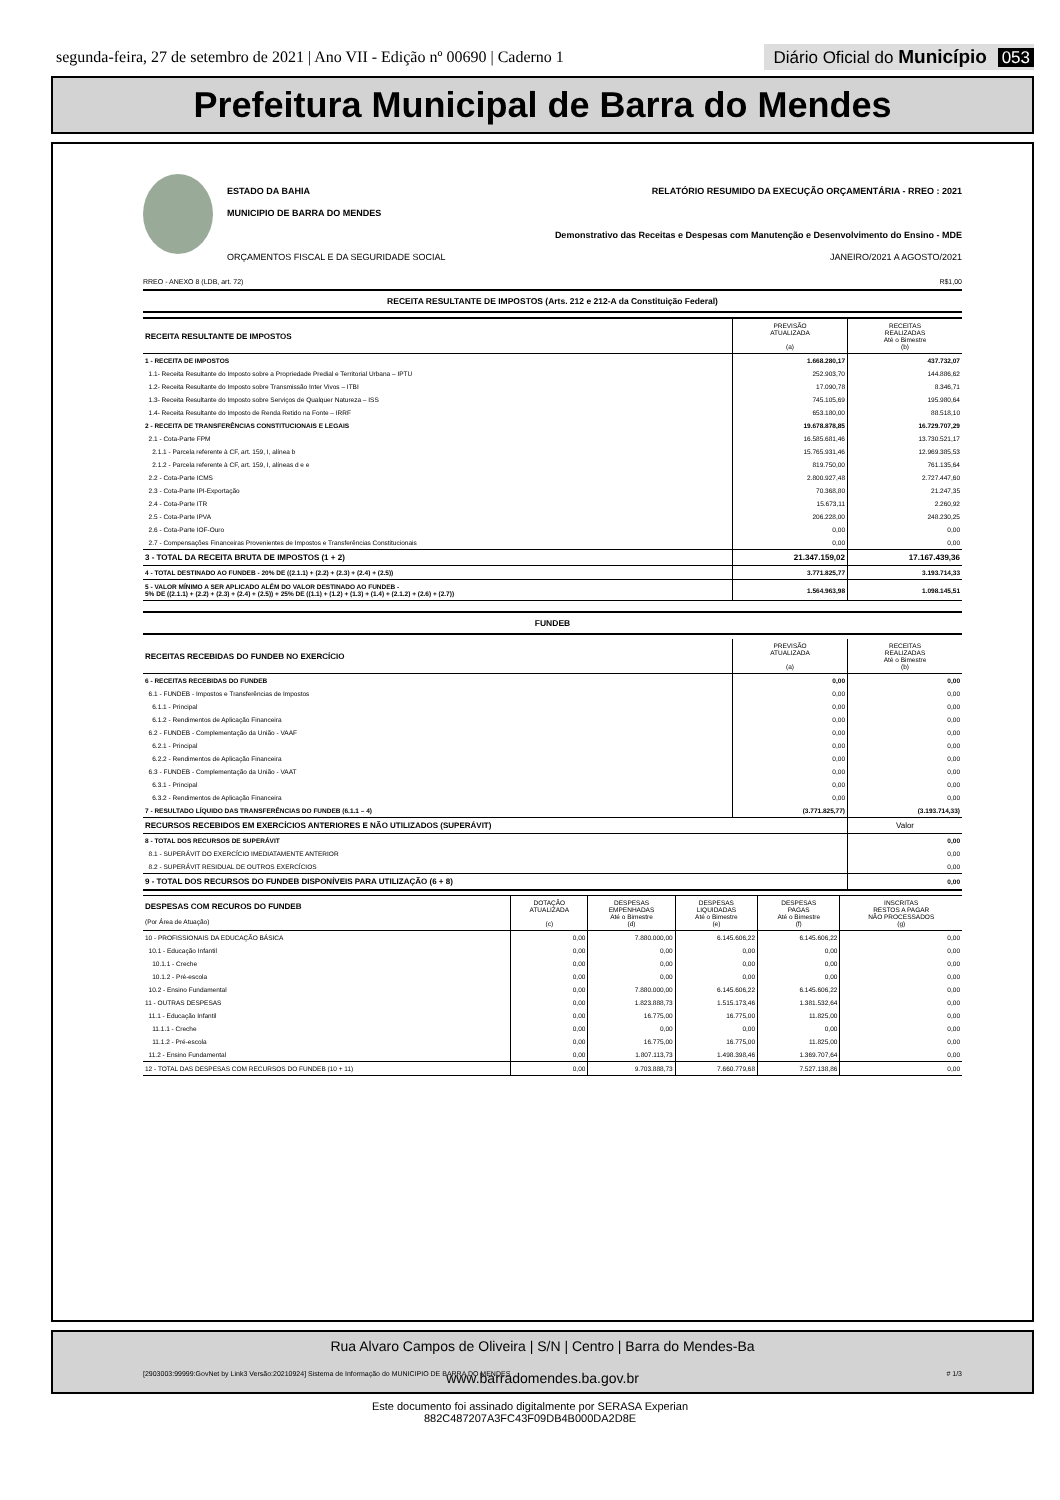segunda-feira, 27 de setembro de 2021 | Ano VII - Edição nº 00690 | Caderno 1
Diário Oficial do Município 053
Prefeitura Municipal de Barra do Mendes
ESTADO DA BAHIA RELATÓRIO RESUMIDO DA EXECUÇÃO ORÇAMENTÁRIA - RREO : 2021
MUNICIPIO DE BARRA DO MENDES
Demonstrativo das Receitas e Despesas com Manutenção e Desenvolvimento do Ensino - MDE
ORÇAMENTOS FISCAL E DA SEGURIDADE SOCIAL JANEIRO/2021 A AGOSTO/2021
RREO - ANEXO 8 (LDB, art. 72) R$1,00
RECEITA RESULTANTE DE IMPOSTOS (Arts. 212 e 212-A da Constituição Federal)
| RECEITA RESULTANTE DE IMPOSTOS | PREVISÃO ATUALIZADA (a) | RECEITAS REALIZADAS Até o Bimestre (b) |
| --- | --- | --- |
| 1 - RECEITA DE IMPOSTOS | 1.668.280,17 | 437.732,07 |
| 1.1- Receita Resultante do Imposto sobre a Propriedade Predial e Territorial Urbana – IPTU | 252.903,70 | 144.886,62 |
| 1.2- Receita Resultante do Imposto sobre Transmissão Inter Vivos – ITBI | 17.090,78 | 8.346,71 |
| 1.3- Receita Resultante do Imposto sobre Serviços de Qualquer Natureza – ISS | 745.105,69 | 195.980,64 |
| 1.4- Receita Resultante do Imposto de Renda Retido na Fonte – IRRF | 653.180,00 | 88.518,10 |
| 2 - RECEITA DE TRANSFERÊNCIAS CONSTITUCIONAIS E LEGAIS | 19.678.878,85 | 16.729.707,29 |
| 2.1 - Cota-Parte FPM | 16.585.681,46 | 13.730.521,17 |
| 2.1.1 - Parcela referente à CF, art. 159, I, alínea b | 15.765.931,46 | 12.969.385,53 |
| 2.1.2 - Parcela referente à CF, art. 159, I, alíneas d e e | 819.750,00 | 761.135,64 |
| 2.2 - Cota-Parte ICMS | 2.800.927,48 | 2.727.447,60 |
| 2.3 - Cota-Parte IPI-Exportação | 70.368,80 | 21.247,35 |
| 2.4 - Cota-Parte ITR | 15.673,11 | 2.260,92 |
| 2.5 - Cota-Parte IPVA | 206.228,00 | 248.230,25 |
| 2.6 - Cota-Parte IOF-Ouro | 0,00 | 0,00 |
| 2.7 - Compensações Financeiras Provenientes de Impostos e Transferências Constitucionais | 0,00 | 0,00 |
| 3 - TOTAL DA RECEITA BRUTA DE IMPOSTOS (1 + 2) | 21.347.159,02 | 17.167.439,36 |
| 4 - TOTAL DESTINADO AO FUNDEB - 20% DE ((2.1.1) + (2.2) + (2.3) + (2.4) + (2.5)) | 3.771.825,77 | 3.193.714,33 |
| 5 - VALOR MÍNIMO A SER APLICADO ALÉM DO VALOR DESTINADO AO FUNDEB - 5% DE ((2.1.1) + (2.2) + (2.3) + (2.4) + (2.5)) + 25% DE ((1.1) + (1.2) + (1.3) + (1.4) + (2.1.2) + (2.6) + (2.7)) | 1.564.963,98 | 1.098.145,51 |
FUNDEB
| RECEITAS RECEBIDAS DO FUNDEB NO EXERCÍCIO | PREVISÃO ATUALIZADA (a) | RECEITAS REALIZADAS Até o Bimestre (b) |
| --- | --- | --- |
| 6 - RECEITAS RECEBIDAS DO FUNDEB | 0,00 | 0,00 |
| 6.1 - FUNDEB - Impostos e Transferências de Impostos | 0,00 | 0,00 |
| 6.1.1 - Principal | 0,00 | 0,00 |
| 6.1.2 - Rendimentos de Aplicação Financeira | 0,00 | 0,00 |
| 6.2 - FUNDEB - Complementação da União - VAAF | 0,00 | 0,00 |
| 6.2.1 - Principal | 0,00 | 0,00 |
| 6.2.2 - Rendimentos de Aplicação Financeira | 0,00 | 0,00 |
| 6.3 - FUNDEB - Complementação da União - VAAT | 0,00 | 0,00 |
| 6.3.1 - Principal | 0,00 | 0,00 |
| 6.3.2 - Rendimentos de Aplicação Financeira | 0,00 | 0,00 |
| 7 - RESULTADO LÍQUIDO DAS TRANSFERÊNCIAS DO FUNDEB (6.1.1 – 4) | (3.771.825,77) | (3.193.714,33) |
| RECURSOS RECEBIDOS EM EXERCÍCIOS ANTERIORES E NÃO UTILIZADOS (SUPERÁVIT) | Valor |
| --- | --- |
| 8 - TOTAL DOS RECURSOS DE SUPERÁVIT | 0,00 |
| 8.1 - SUPERÁVIT DO EXERCÍCIO IMEDIATAMENTE ANTERIOR | 0,00 |
| 8.2 - SUPERÁVIT RESIDUAL DE OUTROS EXERCÍCIOS | 0,00 |
| 9 - TOTAL DOS RECURSOS DO FUNDEB DISPONÍVEIS PARA UTILIZAÇÃO (6 + 8) | 0,00 |
| DESPESAS COM RECUROS DO FUNDEB (Por Área de Atuação) | DOTAÇÃO ATUALIZADA (c) | DESPESAS EMPENHADAS Até o Bimestre (d) | DESPESAS LIQUIDADAS Até o Bimestre (e) | DESPESAS PAGAS Até o Bimestre (f) | INSCRITAS RESTOS A PAGAR NÃO PROCESSADOS (g) |
| --- | --- | --- | --- | --- | --- |
| 10 - PROFISSIONAIS DA EDUCAÇÃO BÁSICA | 0,00 | 7.880.000,00 | 6.145.606,22 | 6.145.606,22 | 0,00 |
| 10.1 - Educação Infantil | 0,00 | 0,00 | 0,00 | 0,00 | 0,00 |
| 10.1.1 - Creche | 0,00 | 0,00 | 0,00 | 0,00 | 0,00 |
| 10.1.2 - Pré-escola | 0,00 | 0,00 | 0,00 | 0,00 | 0,00 |
| 10.2 - Ensino Fundamental | 0,00 | 7.880.000,00 | 6.145.606,22 | 6.145.606,22 | 0,00 |
| 11 - OUTRAS DESPESAS | 0,00 | 1.823.888,73 | 1.515.173,46 | 1.381.532,64 | 0,00 |
| 11.1 - Educação Infantil | 0,00 | 16.775,00 | 16.775,00 | 11.825,00 | 0,00 |
| 11.1.1 - Creche | 0,00 | 0,00 | 0,00 | 0,00 | 0,00 |
| 11.1.2 - Pré-escola | 0,00 | 16.775,00 | 16.775,00 | 11.825,00 | 0,00 |
| 11.2 - Ensino Fundamental | 0,00 | 1.807.113,73 | 1.498.398,46 | 1.369.707,64 | 0,00 |
| 12 - TOTAL DAS DESPESAS COM RECURSOS DO FUNDEB (10 + 11) | 0,00 | 9.703.888,73 | 7.660.779,68 | 7.527.138,86 | 0,00 |
[2903003:99999:GovNet by Link3 Versão:20210924] Sistema de Informação do MUNICIPIO DE BARRA DO MENDES # 1/3
Rua Alvaro Campos de Oliveira | S/N | Centro | Barra do Mendes-Ba
www.barradomendes.ba.gov.br
Este documento foi assinado digitalmente por SERASA Experian
882C487207A3FC43F09DB4B000DA2D8E